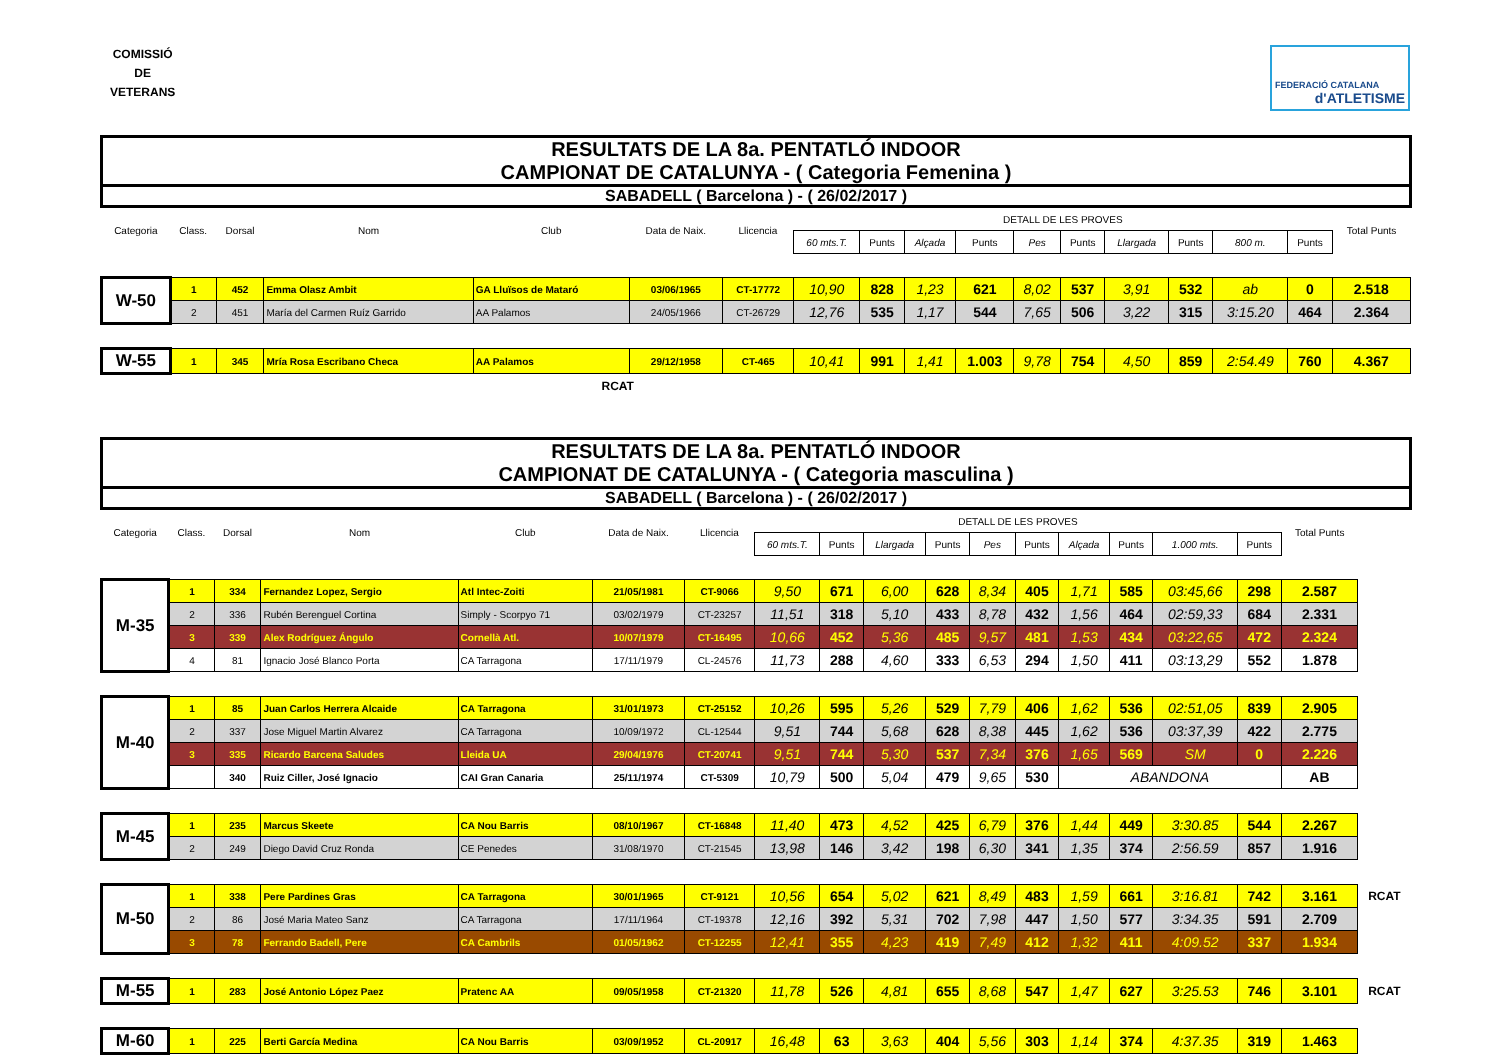COMISSIÓ
DE
VETERANS
FEDERACIÓ CATALANA
d'ATLETISME
| RESULTATS DE LA 8a. PENTATLÓ INDOOR CAMPIONAT DE CATALUNYA - ( Categoria Femenina ) | | | | | | | | | | | | | | | | | |
| SABADELL ( Barcelona ) - ( 26/02/2017 ) | | | | | | | | | | | | | | | | | |
| Categoria | Class. | Dorsal | Nom | Club | Data de Naix. | Llicencia | DETALL DE LES PROVES | | | | | | | | | | Total Punts |
| | | | | | | | 60 mts.T. | Punts | Alçada | Punts | Pes | Punts | Llargada | Punts | 800 m. | Punts | |
| W-50 | 1 | 452 | Emma Olasz Ambit | GA Lluïsos de Mataró | 03/06/1965 | CT-17772 | 10,90 | 828 | 1,23 | 621 | 8,02 | 537 | 3,91 | 532 | ab | 0 | 2.518 |
| | 2 | 451 | María del Carmen Ruíz Garrido | AA Palamos | 24/05/1966 | CT-26729 | 12,76 | 535 | 1,17 | 544 | 7,65 | 506 | 3,22 | 315 | 3:15.20 | 464 | 2.364 |
| W-55 | 1 | 345 | Mría Rosa Escribano Checa | AA Palamos | 29/12/1958 | CT-465 | 10,41 | 991 | 1,41 | 1.003 | 9,78 | 754 | 4,50 | 859 | 2:54.49 | 760 | 4.367 |
| RCAT | | | | | | | | | | | | | | | | | |
| RESULTATS DE LA 8a. PENTATLÓ INDOOR CAMPIONAT DE CATALUNYA - ( Categoria masculina ) | | | | | | | | | | | | | | | | | | |
| SABADELL ( Barcelona ) - ( 26/02/2017 ) | | | | | | | | | | | | | | | | | | |
| Categoria | Class. | Dorsal | Nom | Club | Data de Naix. | Llicencia | DETALL DE LES PROVES | | | | | | | | | | Total Punts | |
| | | | | | | | 60 mts.T. | Punts | Llargada | Punts | Pes | Punts | Alçada | Punts | 1.000 mts. | Punts | | |
| M-35 | 1 | 334 | Fernandez Lopez, Sergio | Atl Intec-Zoiti | 21/05/1981 | CT-9066 | 9,50 | 671 | 6,00 | 628 | 8,34 | 405 | 1,71 | 585 | 03:45,66 | 298 | 2.587 | |
| | 2 | 336 | Rubén Berenguel Cortina | Simply - Scorpyo 71 | 03/02/1979 | CT-23257 | 11,51 | 318 | 5,10 | 433 | 8,78 | 432 | 1,56 | 464 | 02:59,33 | 684 | 2.331 | |
| | 3 | 339 | Alex Rodríguez Ángulo | Cornellà Atl. | 10/07/1979 | CT-16495 | 10,66 | 452 | 5,36 | 485 | 9,57 | 481 | 1,53 | 434 | 03:22,65 | 472 | 2.324 | |
| | 4 | 81 | Ignacio José Blanco Porta | CA Tarragona | 17/11/1979 | CL-24576 | 11,73 | 288 | 4,60 | 333 | 6,53 | 294 | 1,50 | 411 | 03:13,29 | 552 | 1.878 | |
| M-40 | 1 | 85 | Juan Carlos Herrera Alcaide | CA Tarragona | 31/01/1973 | CT-25152 | 10,26 | 595 | 5,26 | 529 | 7,79 | 406 | 1,62 | 536 | 02:51,05 | 839 | 2.905 | |
| | 2 | 337 | Jose Miguel Martin Alvarez | CA Tarragona | 10/09/1972 | CL-12544 | 9,51 | 744 | 5,68 | 628 | 8,38 | 445 | 1,62 | 536 | 03:37,39 | 422 | 2.775 | |
| | 3 | 335 | Ricardo Barcena Saludes | Lleida UA | 29/04/1976 | CT-20741 | 9,51 | 744 | 5,30 | 537 | 7,34 | 376 | 1,65 | 569 | SM | 0 | 2.226 | |
| | | 340 | Ruiz Ciller, José Ignacio | CAI Gran Canaria | 25/11/1974 | CT-5309 | 10,79 | 500 | 5,04 | 479 | 9,65 | 530 | ABANDONA | | | | AB | |
| M-45 | 1 | 235 | Marcus Skeete | CA Nou Barris | 08/10/1967 | CT-16848 | 11,40 | 473 | 4,52 | 425 | 6,79 | 376 | 1,44 | 449 | 3:30.85 | 544 | 2.267 | |
| | 2 | 249 | Diego David Cruz Ronda | CE Penedes | 31/08/1970 | CT-21545 | 13,98 | 146 | 3,42 | 198 | 6,30 | 341 | 1,35 | 374 | 2:56.59 | 857 | 1.916 | |
| M-50 | 1 | 338 | Pere Pardines Gras | CA Tarragona | 30/01/1965 | CT-9121 | 10,56 | 654 | 5,02 | 621 | 8,49 | 483 | 1,59 | 661 | 3:16.81 | 742 | 3.161 | RCAT |
| | 2 | 86 | José Maria Mateo Sanz | CA Tarragona | 17/11/1964 | CT-19378 | 12,16 | 392 | 5,31 | 702 | 7,98 | 447 | 1,50 | 577 | 3:34.35 | 591 | 2.709 | |
| | 3 | 78 | Ferrando Badell, Pere | CA Cambrils | 01/05/1962 | CT-12255 | 12,41 | 355 | 4,23 | 419 | 7,49 | 412 | 1,32 | 411 | 4:09.52 | 337 | 1.934 | |
| M-55 | 1 | 283 | José Antonio López Paez | Pratenc AA | 09/05/1958 | CT-21320 | 11,78 | 526 | 4,81 | 655 | 8,68 | 547 | 1,47 | 627 | 3:25.53 | 746 | 3.101 | RCAT |
| M-60 | 1 | 225 | Berti García Medina | CA Nou Barris | 03/09/1952 | CL-20917 | 16,48 | 63 | 3,63 | 404 | 5,56 | 303 | 1,14 | 374 | 4:37.35 | 319 | 1.463 | |